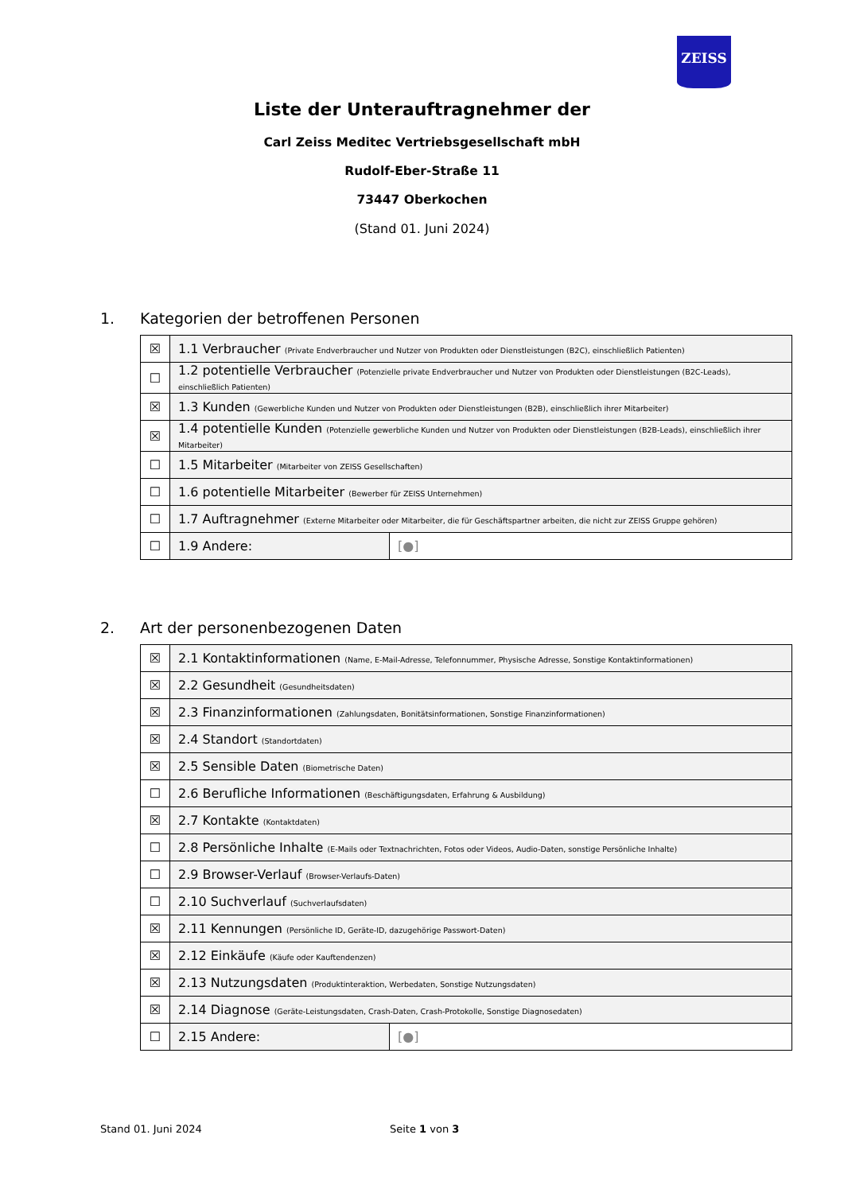ZEISS
Liste der Unterauftragnehmer der
Carl Zeiss Meditec Vertriebsgesellschaft mbH
Rudolf-Eber-Straße 11
73447 Oberkochen
(Stand 01. Juni 2024)
1. Kategorien der betroffenen Personen
| ☒ | 1.1 Verbraucher (Private Endverbraucher und Nutzer von Produkten oder Dienstleistungen (B2C), einschließlich Patienten) | |
| ☐ | 1.2 potentielle Verbraucher (Potenzielle private Endverbraucher und Nutzer von Produkten oder Dienstleistungen (B2C-Leads), einschließlich Patienten) | |
| ☒ | 1.3 Kunden (Gewerbliche Kunden und Nutzer von Produkten oder Dienstleistungen (B2B), einschließlich ihrer Mitarbeiter) | |
| ☒ | 1.4 potentielle Kunden (Potenzielle gewerbliche Kunden und Nutzer von Produkten oder Dienstleistungen (B2B-Leads), einschließlich ihrer Mitarbeiter) | |
| ☐ | 1.5 Mitarbeiter (Mitarbeiter von ZEISS Gesellschaften) | |
| ☐ | 1.6 potentielle Mitarbeiter (Bewerber für ZEISS Unternehmen) | |
| ☐ | 1.7 Auftragnehmer (Externe Mitarbeiter oder Mitarbeiter, die für Geschäftspartner arbeiten, die nicht zur ZEISS Gruppe gehören) | |
| ☐ | 1.9 Andere: | [●] |
2. Art der personenbezogenen Daten
| ☒ | 2.1 Kontaktinformationen (Name, E-Mail-Adresse, Telefonnummer, Physische Adresse, Sonstige Kontaktinformationen) | |
| ☒ | 2.2 Gesundheit (Gesundheitsdaten) | |
| ☒ | 2.3 Finanzinformationen (Zahlungsdaten, Bonitätsinformationen, Sonstige Finanzinformationen) | |
| ☒ | 2.4 Standort (Standortdaten) | |
| ☒ | 2.5 Sensible Daten (Biometrische Daten) | |
| ☐ | 2.6 Berufliche Informationen (Beschäftigungsdaten, Erfahrung & Ausbildung) | |
| ☒ | 2.7 Kontakte (Kontaktdaten) | |
| ☐ | 2.8 Persönliche Inhalte (E-Mails oder Textnachrichten, Fotos oder Videos, Audio-Daten, sonstige Persönliche Inhalte) | |
| ☐ | 2.9 Browser-Verlauf (Browser-Verlaufs-Daten) | |
| ☐ | 2.10 Suchverlauf (Suchverlaufsdaten) | |
| ☒ | 2.11 Kennungen (Persönliche ID, Geräte-ID, dazugehörige Passwort-Daten) | |
| ☒ | 2.12 Einkäufe (Käufe oder Kauftendenzen) | |
| ☒ | 2.13 Nutzungsdaten (Produktinteraktion, Werbedaten, Sonstige Nutzungsdaten) | |
| ☒ | 2.14 Diagnose (Geräte-Leistungsdaten, Crash-Daten, Crash-Protokolle, Sonstige Diagnosedaten) | |
| ☐ | 2.15 Andere: | [●] |
Stand 01. Juni 2024 Seite 1 von 3